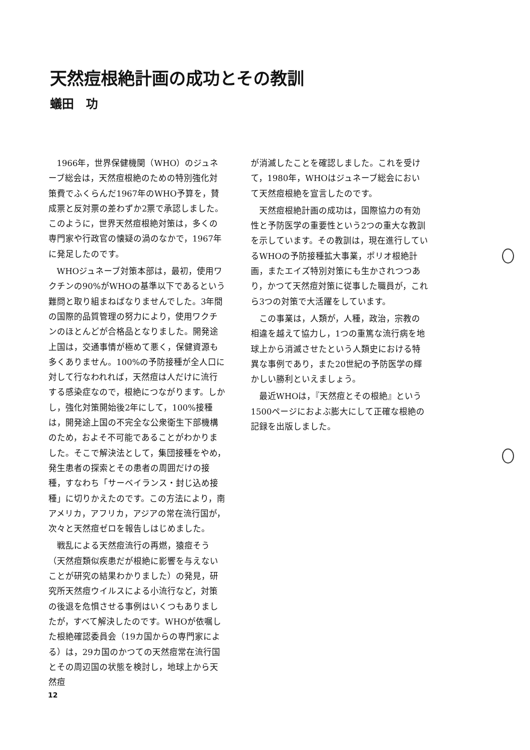天然痘根絶計画の成功とその教訓
蟻田　功
1966年，世界保健機関（WHO）のジュネーブ総会は，天然痘根絶のための特別強化対策費でふくらんだ1967年のWHO予算を，賛成票と反対票の差わずか2票で承認しました。このように，世界天然痘根絶対策は，多くの専門家や行政官の懐疑の渦のなかで，1967年に発足したのです。
WHOジュネーブ対策本部は，最初，使用ワクチンの90%がWHOの基準以下であるという難問と取り組まねばなりませんでした。3年間の国際的品質管理の努力により，使用ワクチンのほとんどが合格品となりました。開発途上国は，交通事情が極めて悪く，保健資源も多くありません。100%の予防接種が全人口に対して行なわれれば，天然痘は人だけに流行する感染症なので，根絶につながります。しかし，強化対策開始後2年にして，100%接種は，開発途上国の不完全な公衆衛生下部機構のため，およそ不可能であることがわかりました。そこで解決法として，集団接種をやめ，発生患者の探索とその患者の周囲だけの接種，すなわち「サーベイランス・封じ込め接種」に切りかえたのです。この方法により，南アメリカ，アフリカ，アジアの常在流行国が，次々と天然痘ゼロを報告しはじめました。
戦乱による天然痘流行の再燃，猿痘そう（天然痘類似疾患だが根絶に影響を与えないことが研究の結果わかりました）の発見，研究所天然痘ウイルスによる小流行など，対策の後退を危惧させる事例はいくつもありましたが，すべて解決したのです。WHOが依嘱した根絶確認委員会（19カ国からの専門家による）は，29カ国のかつての天然痘常在流行国とその周辺国の状態を検討し，地球上から天然痘
が消滅したことを確認しました。これを受けて，1980年，WHOはジュネーブ総会において天然痘根絶を宣言したのです。
天然痘根絶計画の成功は，国際協力の有効性と予防医学の重要性という2つの重大な教訓を示しています。その教訓は，現在進行しているWHOの予防接種拡大事業，ポリオ根絶計画，またエイズ特別対策にも生かされつつあり，かつて天然痘対策に従事した職員が，これら3つの対策で大活躍をしています。
この事業は，人類が，人種，政治，宗教の相違を越えて協力し，1つの重篤な流行病を地球上から消滅させたという人類史における特異な事例であり，また20世紀の予防医学の輝かしい勝利といえましょう。
最近WHOは，『天然痘とその根絶』という1500ページにおよぶ膨大にして正確な根絶の記録を出版しました。
12